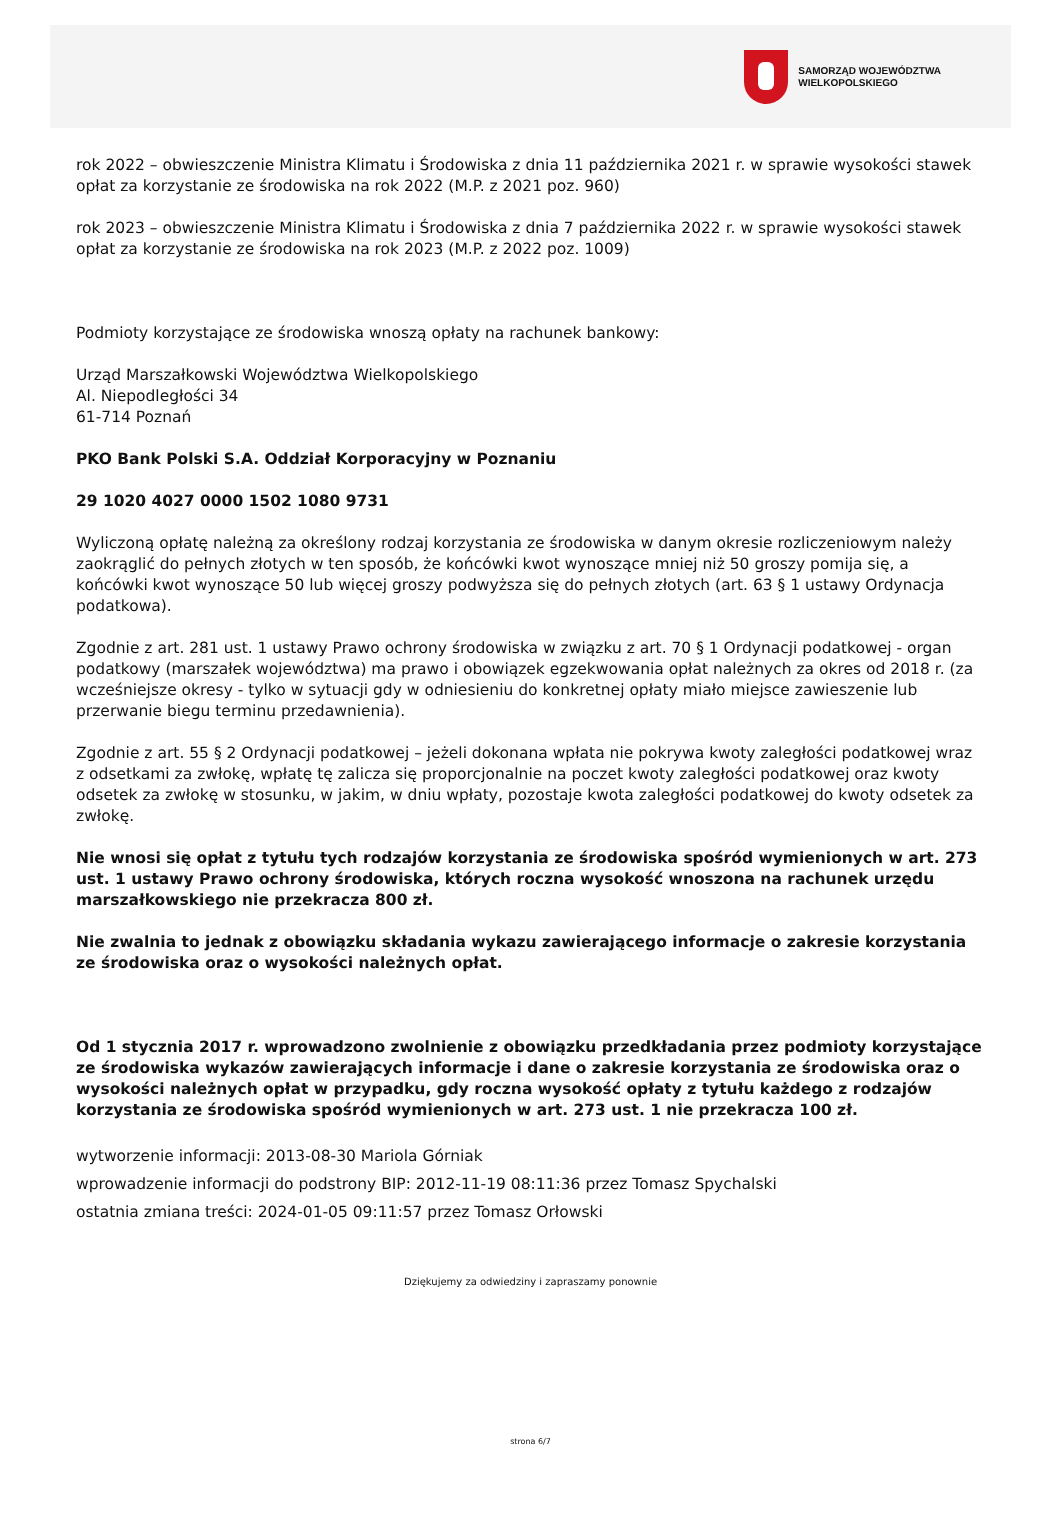SAMORZĄD WOJEWÓDZTWA
WIELKOPOLSKIEGO
rok 2022 – obwieszczenie Ministra Klimatu i Środowiska z dnia 11 października 2021 r. w sprawie wysokości stawek opłat za korzystanie ze środowiska na rok 2022 (M.P. z 2021 poz. 960)
rok 2023 – obwieszczenie Ministra Klimatu i Środowiska z dnia 7 października 2022 r. w sprawie wysokości stawek opłat za korzystanie ze środowiska na rok 2023 (M.P. z 2022 poz. 1009)
Podmioty korzystające ze środowiska wnoszą opłaty na rachunek bankowy:
Urząd Marszałkowski Województwa Wielkopolskiego
Al. Niepodległości 34
61-714 Poznań
PKO Bank Polski S.A. Oddział Korporacyjny w Poznaniu
29 1020 4027 0000 1502 1080 9731
Wyliczoną opłatę należną za określony rodzaj korzystania ze środowiska w danym okresie rozliczeniowym należy zaokrąglić do pełnych złotych w ten sposób, że końcówki kwot wynoszące mniej niż 50 groszy pomija się, a końcówki kwot wynoszące 50 lub więcej groszy podwyższa się do pełnych złotych (art. 63 § 1 ustawy Ordynacja podatkowa).
Zgodnie z art. 281 ust. 1 ustawy Prawo ochrony środowiska w związku z art. 70 § 1 Ordynacji podatkowej - organ podatkowy (marszałek województwa) ma prawo i obowiązek egzekwowania opłat należnych za okres od 2018 r. (za wcześniejsze okresy - tylko w sytuacji gdy w odniesieniu do konkretnej opłaty miało miejsce zawieszenie lub przerwanie biegu terminu przedawnienia).
Zgodnie z art. 55 § 2 Ordynacji podatkowej – jeżeli dokonana wpłata nie pokrywa kwoty zaległości podatkowej wraz z odsetkami za zwłokę, wpłatę tę zalicza się proporcjonalnie na poczet kwoty zaległości podatkowej oraz kwoty odsetek za zwłokę w stosunku, w jakim, w dniu wpłaty, pozostaje kwota zaległości podatkowej do kwoty odsetek za zwłokę.
Nie wnosi się opłat z tytułu tych rodzajów korzystania ze środowiska spośród wymienionych w art. 273 ust. 1 ustawy Prawo ochrony środowiska, których roczna wysokość wnoszona na rachunek urzędu marszałkowskiego nie przekracza 800 zł.
Nie zwalnia to jednak z obowiązku składania wykazu zawierającego informacje o zakresie korzystania ze środowiska oraz o wysokości należnych opłat.
Od 1 stycznia 2017 r. wprowadzono zwolnienie z obowiązku przedkładania przez podmioty korzystające ze środowiska wykazów zawierających informacje i dane o zakresie korzystania ze środowiska oraz o wysokości należnych opłat w przypadku, gdy roczna wysokość opłaty z tytułu każdego z rodzajów korzystania ze środowiska spośród wymienionych w art. 273 ust. 1 nie przekracza 100 zł.
wytworzenie informacji: 2013-08-30 Mariola Górniak
wprowadzenie informacji do podstrony BIP: 2012-11-19 08:11:36 przez Tomasz Spychalski
ostatnia zmiana treści: 2024-01-05 09:11:57 przez Tomasz Orłowski
Dziękujemy za odwiedziny i zapraszamy ponownie
strona 6/7